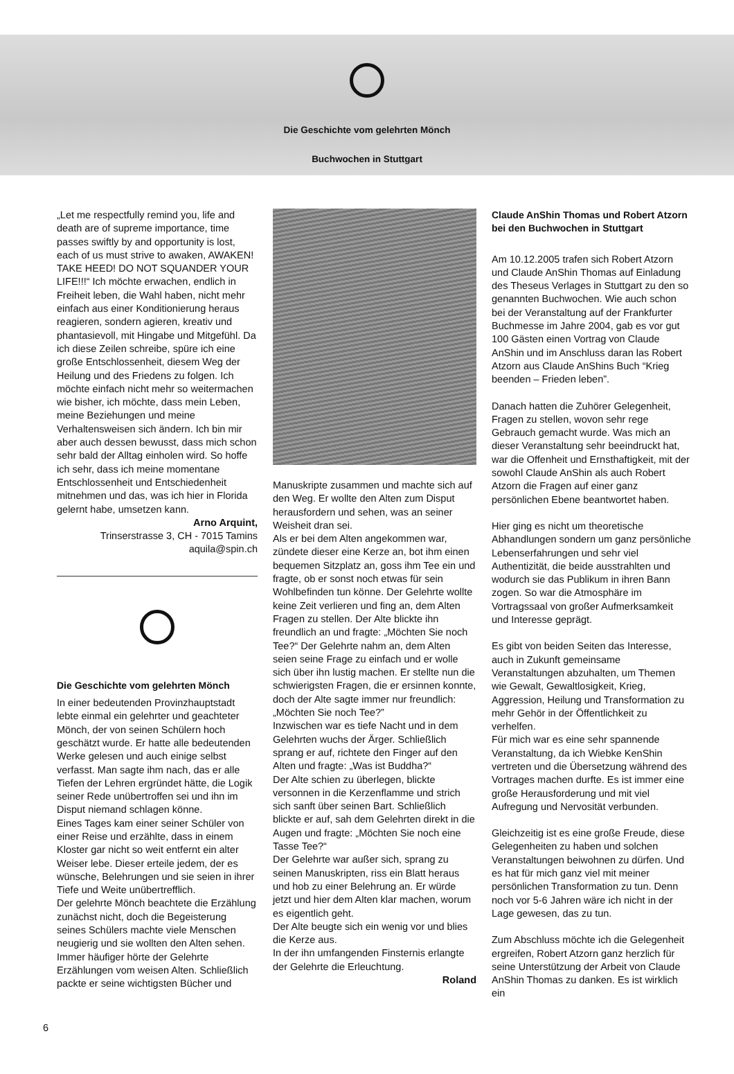Die Geschichte vom gelehrten Mönch
Buchwochen in Stuttgart
„Let me respectfully remind you, life and death are of supreme importance, time passes swiftly by and opportunity is lost, each of us must strive to awaken, AWAKEN! TAKE HEED! DO NOT SQUANDER YOUR LIFE!!!“ Ich möchte erwachen, endlich in Freiheit leben, die Wahl haben, nicht mehr einfach aus einer Konditionierung heraus reagieren, sondern agieren, kreativ und phantasievoll, mit Hingabe und Mitgefühl. Da ich diese Zeilen schreibe, spüre ich eine große Entschlossenheit, diesem Weg der Heilung und des Friedens zu folgen. Ich möchte einfach nicht mehr so weitermachen wie bisher, ich möchte, dass mein Leben, meine Beziehungen und meine Verhaltensweisen sich ändern. Ich bin mir aber auch dessen bewusst, dass mich schon sehr bald der Alltag einholen wird. So hoffe ich sehr, dass ich meine momentane Entschlossenheit und Entschiedenheit mitnehmen und das, was ich hier in Florida gelernt habe, umsetzen kann.
Arno Arquint,
Trinserstrasse 3, CH - 7015 Tamins
aquila@spin.ch
Die Geschichte vom gelehrten Mönch
In einer bedeutenden Provinzhauptstadt lebte einmal ein gelehrter und geachteter Mönch, der von seinen Schülern hoch geschätzt wurde. Er hatte alle bedeutenden Werke gelesen und auch einige selbst verfasst. Man sagte ihm nach, das er alle Tiefen der Lehren ergründet hätte, die Logik seiner Rede unübertroffen sei und ihn im Disput niemand schlagen könne.
Eines Tages kam einer seiner Schüler von einer Reise und erzählte, dass in einem Kloster gar nicht so weit entfernt ein alter Weiser lebe. Dieser erteile jedem, der es wünsche, Belehrungen und sie seien in ihrer Tiefe und Weite unübertrefflich.
Der gelehrte Mönch beachtete die Erzählung zunächst nicht, doch die Begeisterung seines Schülers machte viele Menschen neugierig und sie wollten den Alten sehen.
Immer häufiger hörte der Gelehrte Erzählungen vom weisen Alten. Schließlich packte er seine wichtigsten Bücher und
Manuskripte zusammen und machte sich auf den Weg. Er wollte den Alten zum Disput herausfordern und sehen, was an seiner Weisheit dran sei.
Als er bei dem Alten angekommen war, zündete dieser eine Kerze an, bot ihm einen bequemen Sitzplatz an, goss ihm Tee ein und fragte, ob er sonst noch etwas für sein Wohlbefinden tun könne. Der Gelehrte wollte keine Zeit verlieren und fing an, dem Alten Fragen zu stellen. Der Alte blickte ihn freundlich an und fragte: „Möchten Sie noch Tee?“ Der Gelehrte nahm an, dem Alten seien seine Frage zu einfach und er wolle sich über ihn lustig machen. Er stellte nun die schwierigsten Fragen, die er ersinnen konnte, doch der Alte sagte immer nur freundlich: „Möchten Sie noch Tee?”
Inzwischen war es tiefe Nacht und in dem Gelehrten wuchs der Ärger. Schließlich sprang er auf, richtete den Finger auf den Alten und fragte: „Was ist Buddha?“
Der Alte schien zu überlegen, blickte versonnen in die Kerzenflamme und strich sich sanft über seinen Bart. Schließlich blickte er auf, sah dem Gelehrten direkt in die Augen und fragte: „Möchten Sie noch eine Tasse Tee?“
Der Gelehrte war außer sich, sprang zu seinen Manuskripten, riss ein Blatt heraus und hob zu einer Belehrung an. Er würde jetzt und hier dem Alten klar machen, worum es eigentlich geht.
Der Alte beugte sich ein wenig vor und blies die Kerze aus.
In der ihn umfangenden Finsternis erlangte der Gelehrte die Erleuchtung.
Roland
Claude AnShin Thomas und Robert Atzorn bei den Buchwochen in Stuttgart
Am 10.12.2005 trafen sich Robert Atzorn und Claude AnShin Thomas auf Einladung des Theseus Verlages in Stuttgart zu den so genannten Buchwochen. Wie auch schon bei der Veranstaltung auf der Frankfurter Buchmesse im Jahre 2004, gab es vor gut 100 Gästen einen Vortrag von Claude AnShin und im Anschluss daran las Robert Atzorn aus Claude AnShins Buch “Krieg beenden – Frieden leben”.
Danach hatten die Zuhörer Gelegenheit, Fragen zu stellen, wovon sehr rege Gebrauch gemacht wurde. Was mich an dieser Veranstaltung sehr beeindruckt hat, war die Offenheit und Ernsthaftigkeit, mit der sowohl Claude AnShin als auch Robert Atzorn die Fragen auf einer ganz persönlichen Ebene beantwortet haben.
Hier ging es nicht um theoretische Abhandlungen sondern um ganz persönliche Lebenserfahrungen und sehr viel Authentizität, die beide ausstrahlten und wodurch sie das Publikum in ihren Bann zogen. So war die Atmosphäre im Vortragssaal von großer Aufmerksamkeit und Interesse geprägt.
Es gibt von beiden Seiten das Interesse, auch in Zukunft gemeinsame Veranstaltungen abzuhalten, um Themen wie Gewalt, Gewaltlosigkeit, Krieg, Aggression, Heilung und Transformation zu mehr Gehör in der Öffentlichkeit zu verhelfen.
Für mich war es eine sehr spannende Veranstaltung, da ich Wiebke KenShin vertreten und die Übersetzung während des Vortrages machen durfte. Es ist immer eine große Herausforderung und mit viel Aufregung und Nervosität verbunden.
Gleichzeitig ist es eine große Freude, diese Gelegenheiten zu haben und solchen Veranstaltungen beiwohnen zu dürfen. Und es hat für mich ganz viel mit meiner persönlichen Transformation zu tun. Denn noch vor 5-6 Jahren wäre ich nicht in der Lage gewesen, das zu tun.
Zum Abschluss möchte ich die Gelegenheit ergreifen, Robert Atzorn ganz herzlich für seine Unterstützung der Arbeit von Claude AnShin Thomas zu danken. Es ist wirklich ein
6